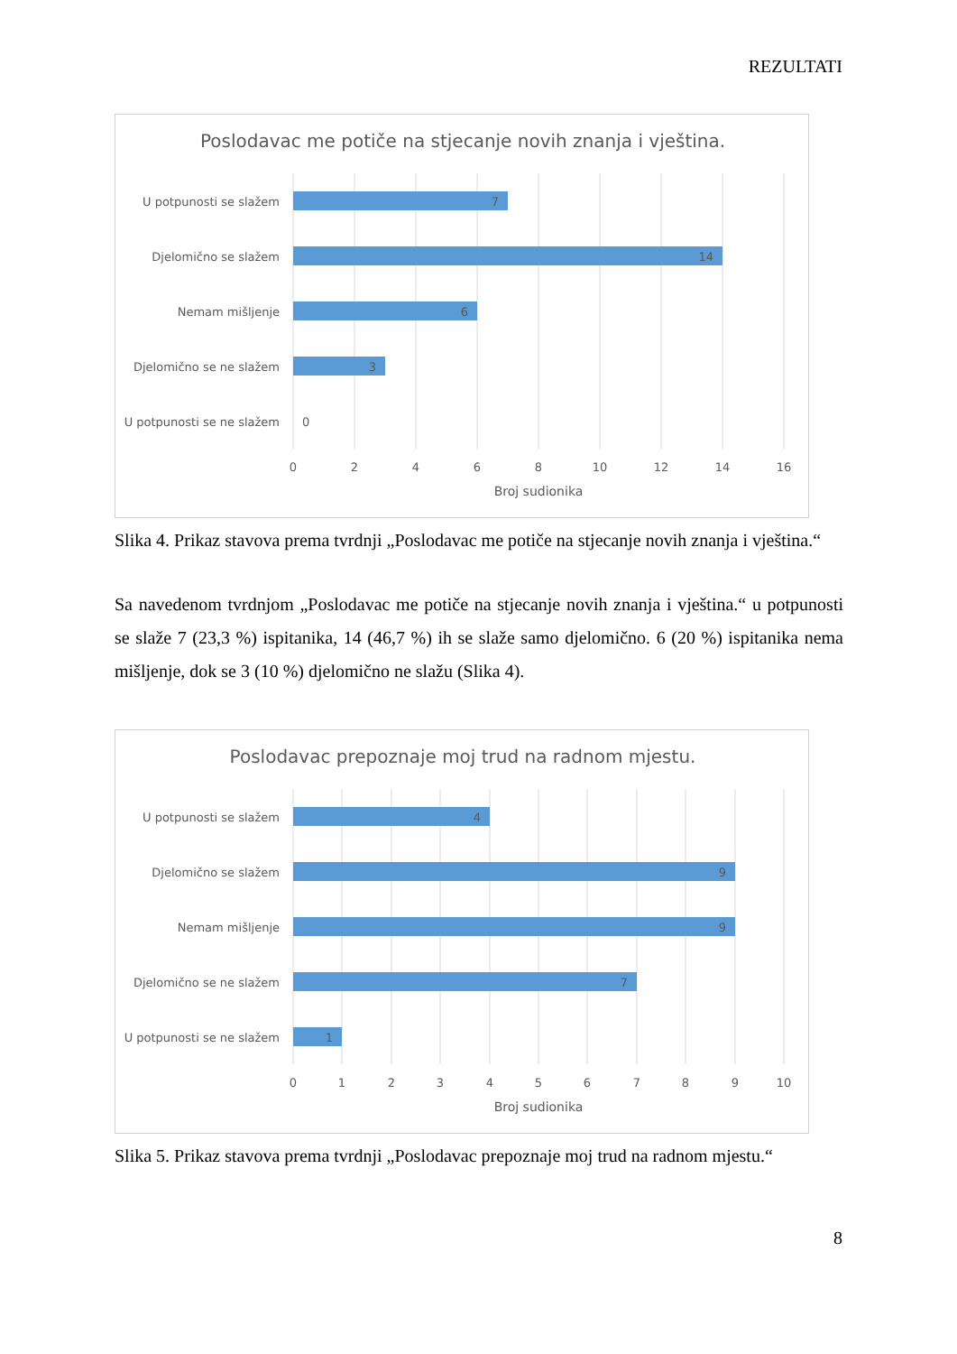REZULTATI
Poslodavac me potiče na stjecanje novih znanja i vještina.
U potpunosti se slažem
Djelomično se slažem
Nemam mišljenje
Djelomično se ne slažem
U potpunosti se ne slažem
7
14
6
3
0
0
2
4
6
8
10
12
14
16
Broj sudionika
Slika 4. Prikaz stavova prema tvrdnji „Poslodavac me potiče na stjecanje novih znanja i vještina.“
Sa navedenom tvrdnjom „Poslodavac me potiče na stjecanje novih znanja i vještina.“ u potpunosti se slaže 7 (23,3 %) ispitanika, 14 (46,7 %) ih se slaže samo djelomično. 6 (20 %) ispitanika nema mišljenje, dok se 3 (10 %) djelomično ne slažu (Slika 4).
Poslodavac prepoznaje moj trud na radnom mjestu.
U potpunosti se slažem
Djelomično se slažem
Nemam mišljenje
Djelomično se ne slažem
U potpunosti se ne slažem
4
9
9
7
1
0
1
2
3
4
5
6
7
8
9
10
Broj sudionika
Slika 5. Prikaz stavova prema tvrdnji „Poslodavac prepoznaje moj trud na radnom mjestu.“
8